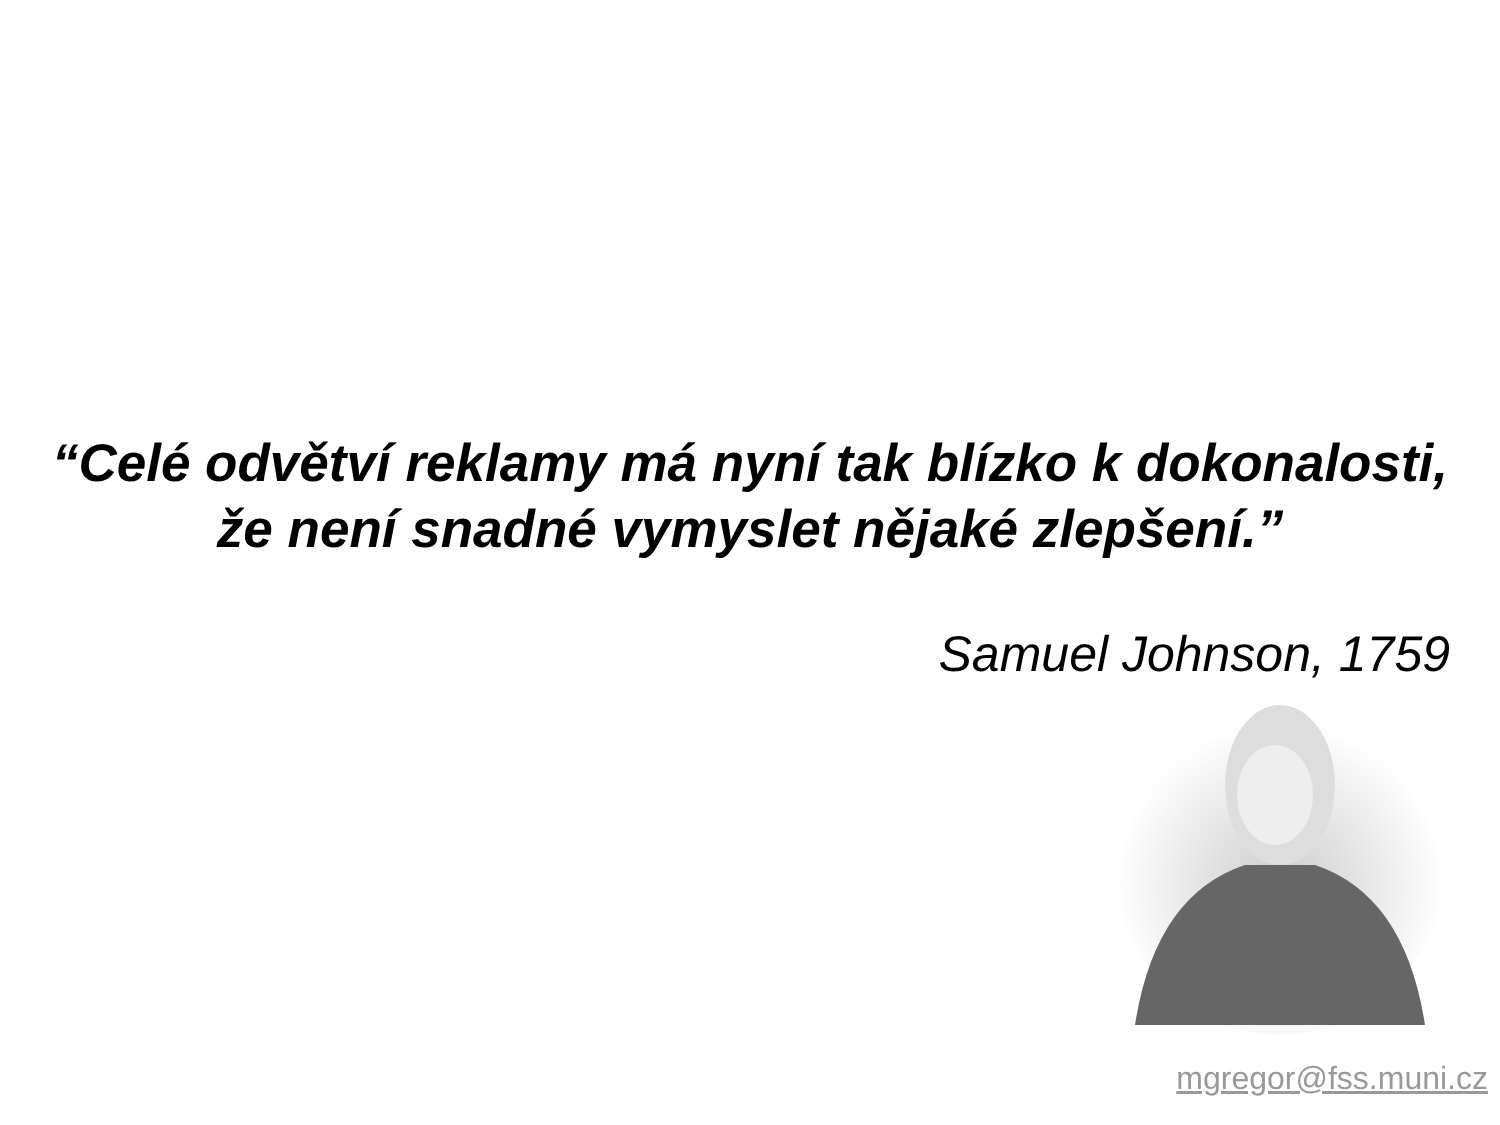“Celé odvětví reklamy má nyní tak blízko k dokonalosti,
že není snadné vymyslet nějaké zlepšení.”
Samuel Johnson, 1759
mgregor@fss.muni.cz